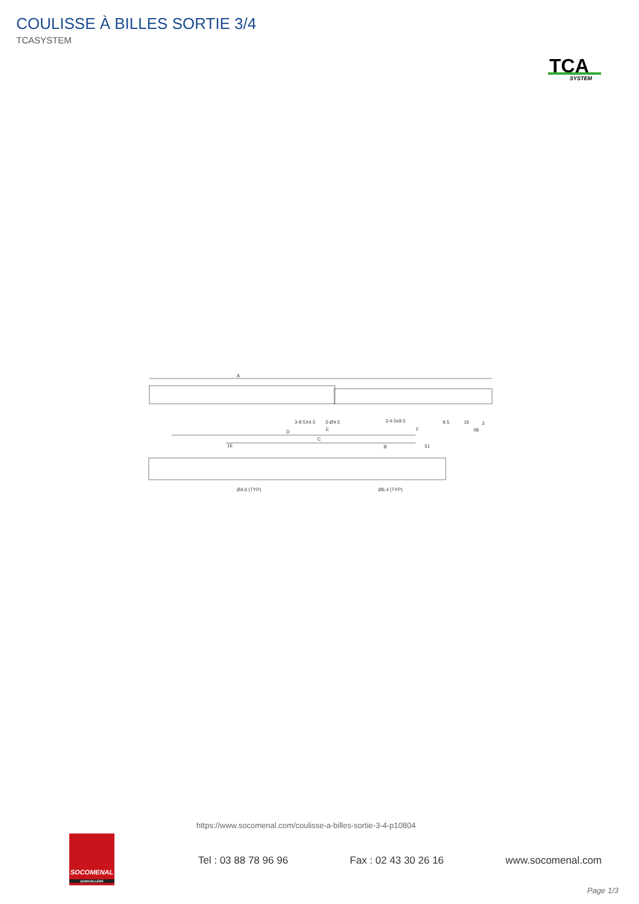COULISSE À BILLES SORTIE 3/4
TCASYSTEM
TCA
SYSTEM
A
3-9.5X4.5
3-Ø4.5
3-4.5x9.5
9.5
16
3
E
F
48
D
C
16
B
51
Ø4.6 (TYP)
Ø6.4 (TYP)
https://www.socomenal.com/coulisse-a-billes-sortie-3-4-p10804
SOCOMENAL
QUINCAILLERIE
Tel : 03 88 78 96 96 Fax : 02 43 30 26 16 www.socomenal.com
Page 1/3